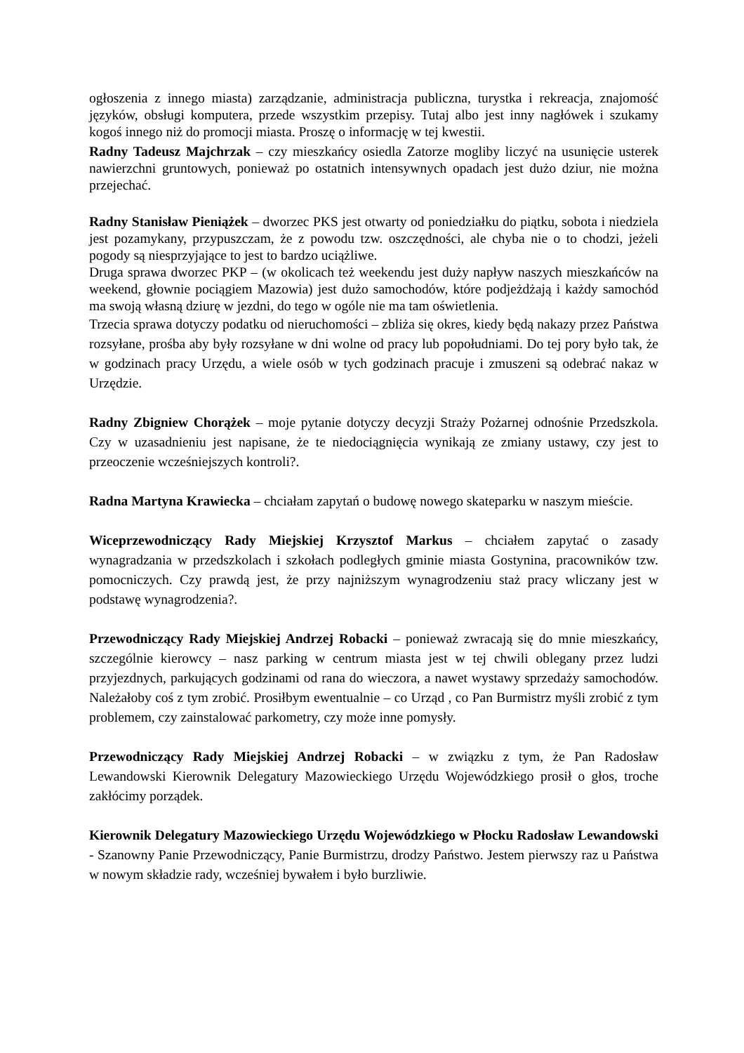ogłoszenia z innego miasta) zarządzanie, administracja publiczna, turystka i rekreacja, znajomość języków, obsługi komputera, przede wszystkim przepisy. Tutaj albo jest inny nagłówek i szukamy kogoś innego niż do promocji miasta. Proszę o informację w tej kwestii.
Radny Tadeusz Majchrzak – czy mieszkańcy osiedla Zatorze mogliby liczyć na usunięcie usterek nawierzchni gruntowych, ponieważ po ostatnich intensywnych opadach jest dużo dziur, nie można przejechać.
Radny Stanisław Pieniążek – dworzec PKS jest otwarty od poniedziałku do piątku, sobota i niedziela jest pozamykany, przypuszczam, że z powodu tzw. oszczędności, ale chyba nie o to chodzi, jeżeli pogody są niesprzyjające to jest to bardzo uciążliwe.
Druga sprawa dworzec PKP – (w okolicach też weekendu jest duży napływ naszych mieszkańców na weekend, głownie pociągiem Mazowia) jest dużo samochodów, które podjeżdżają i każdy samochód ma swoją własną dziurę w jezdni, do tego w ogóle nie ma tam oświetlenia.
Trzecia sprawa dotyczy podatku od nieruchomości – zbliża się okres, kiedy będą nakazy przez Państwa rozsyłane, prośba aby były rozsyłane w dni wolne od pracy lub popołudniami. Do tej pory było tak, że w godzinach pracy Urzędu, a wiele osób w tych godzinach pracuje i zmuszeni są odebrać nakaz w Urzędzie.
Radny Zbigniew Chorążek – moje pytanie dotyczy decyzji Straży Pożarnej odnośnie Przedszkola. Czy w uzasadnieniu jest napisane, że te niedociągnięcia wynikają ze zmiany ustawy, czy jest to przeoczenie wcześniejszych kontroli?.
Radna Martyna Krawiecka – chciałam zapytań o budowę nowego skateparku w naszym mieście.
Wiceprzewodniczący Rady Miejskiej Krzysztof Markus – chciałem zapytać o zasady wynagradzania w przedszkolach i szkołach podległych gminie miasta Gostynina, pracowników tzw. pomocniczych. Czy prawdą jest, że przy najniższym wynagrodzeniu staż pracy wliczany jest w podstawę wynagrodzenia?.
Przewodniczący Rady Miejskiej Andrzej Robacki – ponieważ zwracają się do mnie mieszkańcy, szczególnie kierowcy – nasz parking w centrum miasta jest w tej chwili oblegany przez ludzi przyjezdnych, parkujących godzinami od rana do wieczora, a nawet wystawy sprzedaży samochodów. Należałoby coś z tym zrobić. Prosiłbym ewentualnie – co Urząd , co Pan Burmistrz myśli zrobić z tym problemem, czy zainstalować parkometry, czy może inne pomysły.
Przewodniczący Rady Miejskiej Andrzej Robacki – w związku z tym, że Pan Radosław Lewandowski Kierownik Delegatury Mazowieckiego Urzędu Wojewódzkiego prosił o głos, troche zakłócimy porządek.
Kierownik Delegatury Mazowieckiego Urzędu Wojewódzkiego w Płocku Radosław Lewandowski - Szanowny Panie Przewodniczący, Panie Burmistrzu, drodzy Państwo. Jestem pierwszy raz u Państwa w nowym składzie rady, wcześniej bywałem i było burzliwie.